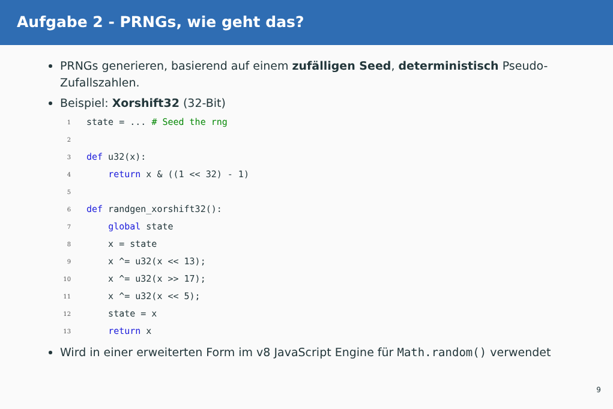Aufgabe 2 - PRNGs, wie geht das?
PRNGs generieren, basierend auf einem zufälligen Seed, deterministisch Pseudo-Zufallszahlen.
Beispiel: Xorshift32 (32-Bit)
1
state = ... # Seed the rng
2
 
3
def u32(x):
4
    return x & ((1 << 32) - 1)
5
 
6
def randgen_xorshift32():
7
    global state
8
    x = state
9
    x ^= u32(x << 13);
10
    x ^= u32(x >> 17);
11
    x ^= u32(x << 5);
12
    state = x
13
    return x
Wird in einer erweiterten Form im v8 JavaScript Engine für Math.random() verwendet
9